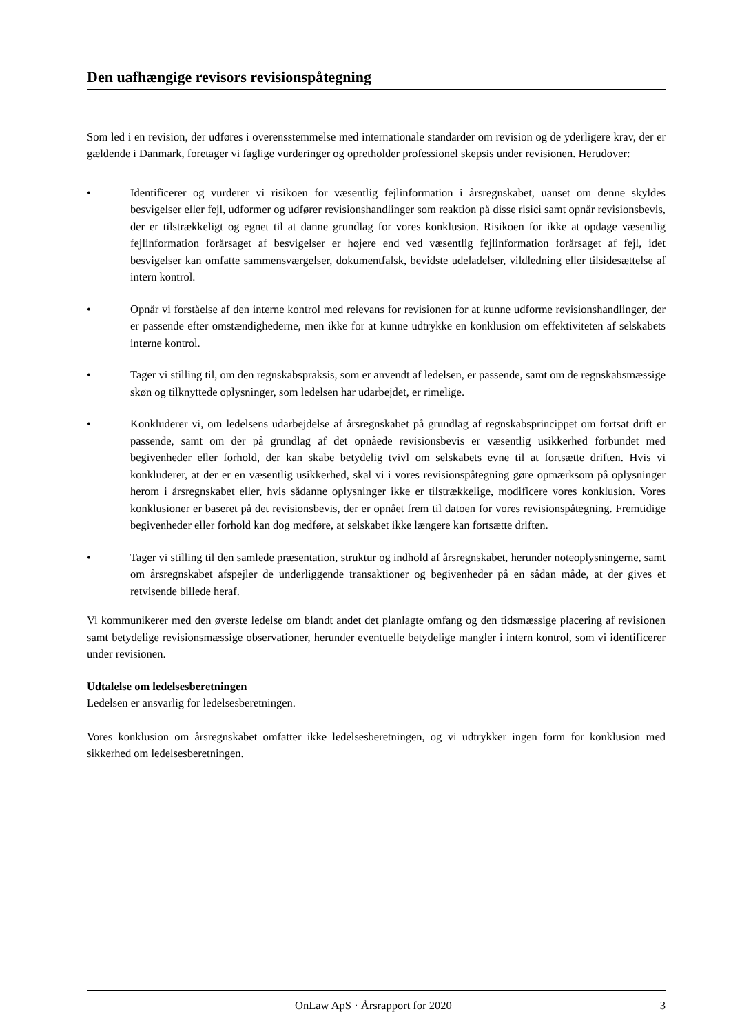Den uafhængige revisors revisionspåtegning
Som led i en revision, der udføres i overensstemmelse med internationale standarder om revision og de yderligere krav, der er gældende i Danmark, foretager vi faglige vurderinger og opretholder professionel skepsis under revisionen. Herudover:
• Identificerer og vurderer vi risikoen for væsentlig fejlinformation i årsregnskabet, uanset om denne skyldes besvigelser eller fejl, udformer og udfører revisionshandlinger som reaktion på disse risici samt opnår revisionsbevis, der er tilstrækkeligt og egnet til at danne grundlag for vores konklusion. Risikoen for ikke at opdage væsentlig fejlinformation forårsaget af besvigelser er højere end ved væsentlig fejlinformation forårsaget af fejl, idet besvigelser kan omfatte sammensværgelser, dokumentfalsk, bevidste udeladelser, vildledning eller tilsidesættelse af intern kontrol.
• Opnår vi forståelse af den interne kontrol med relevans for revisionen for at kunne udforme revisionshandlinger, der er passende efter omstændighederne, men ikke for at kunne udtrykke en konklusion om effektiviteten af selskabets interne kontrol.
• Tager vi stilling til, om den regnskabspraksis, som er anvendt af ledelsen, er passende, samt om de regnskabsmæssige skøn og tilknyttede oplysninger, som ledelsen har udarbejdet, er rimelige.
• Konkluderer vi, om ledelsens udarbejdelse af årsregnskabet på grundlag af regnskabsprincippet om fortsat drift er passende, samt om der på grundlag af det opnåede revisionsbevis er væsentlig usikkerhed forbundet med begivenheder eller forhold, der kan skabe betydelig tvivl om selskabets evne til at fortsætte driften. Hvis vi konkluderer, at der er en væsentlig usikkerhed, skal vi i vores revisionspåtegning gøre opmærksom på oplysninger herom i årsregnskabet eller, hvis sådanne oplysninger ikke er tilstrækkelige, modificere vores konklusion. Vores konklusioner er baseret på det revisionsbevis, der er opnået frem til datoen for vores revisionspåtegning. Fremtidige begivenheder eller forhold kan dog medføre, at selskabet ikke længere kan fortsætte driften.
• Tager vi stilling til den samlede præsentation, struktur og indhold af årsregnskabet, herunder noteoplysningerne, samt om årsregnskabet afspejler de underliggende transaktioner og begivenheder på en sådan måde, at der gives et retvisende billede heraf.
Vi kommunikerer med den øverste ledelse om blandt andet det planlagte omfang og den tidsmæssige placering af revisionen samt betydelige revisionsmæssige observationer, herunder eventuelle betydelige mangler i intern kontrol, som vi identificerer under revisionen.
Udtalelse om ledelsesberetningen
Ledelsen er ansvarlig for ledelsesberetningen.
Vores konklusion om årsregnskabet omfatter ikke ledelsesberetningen, og vi udtrykker ingen form for konklusion med sikkerhed om ledelsesberetningen.
OnLaw ApS · Årsrapport for 2020 3